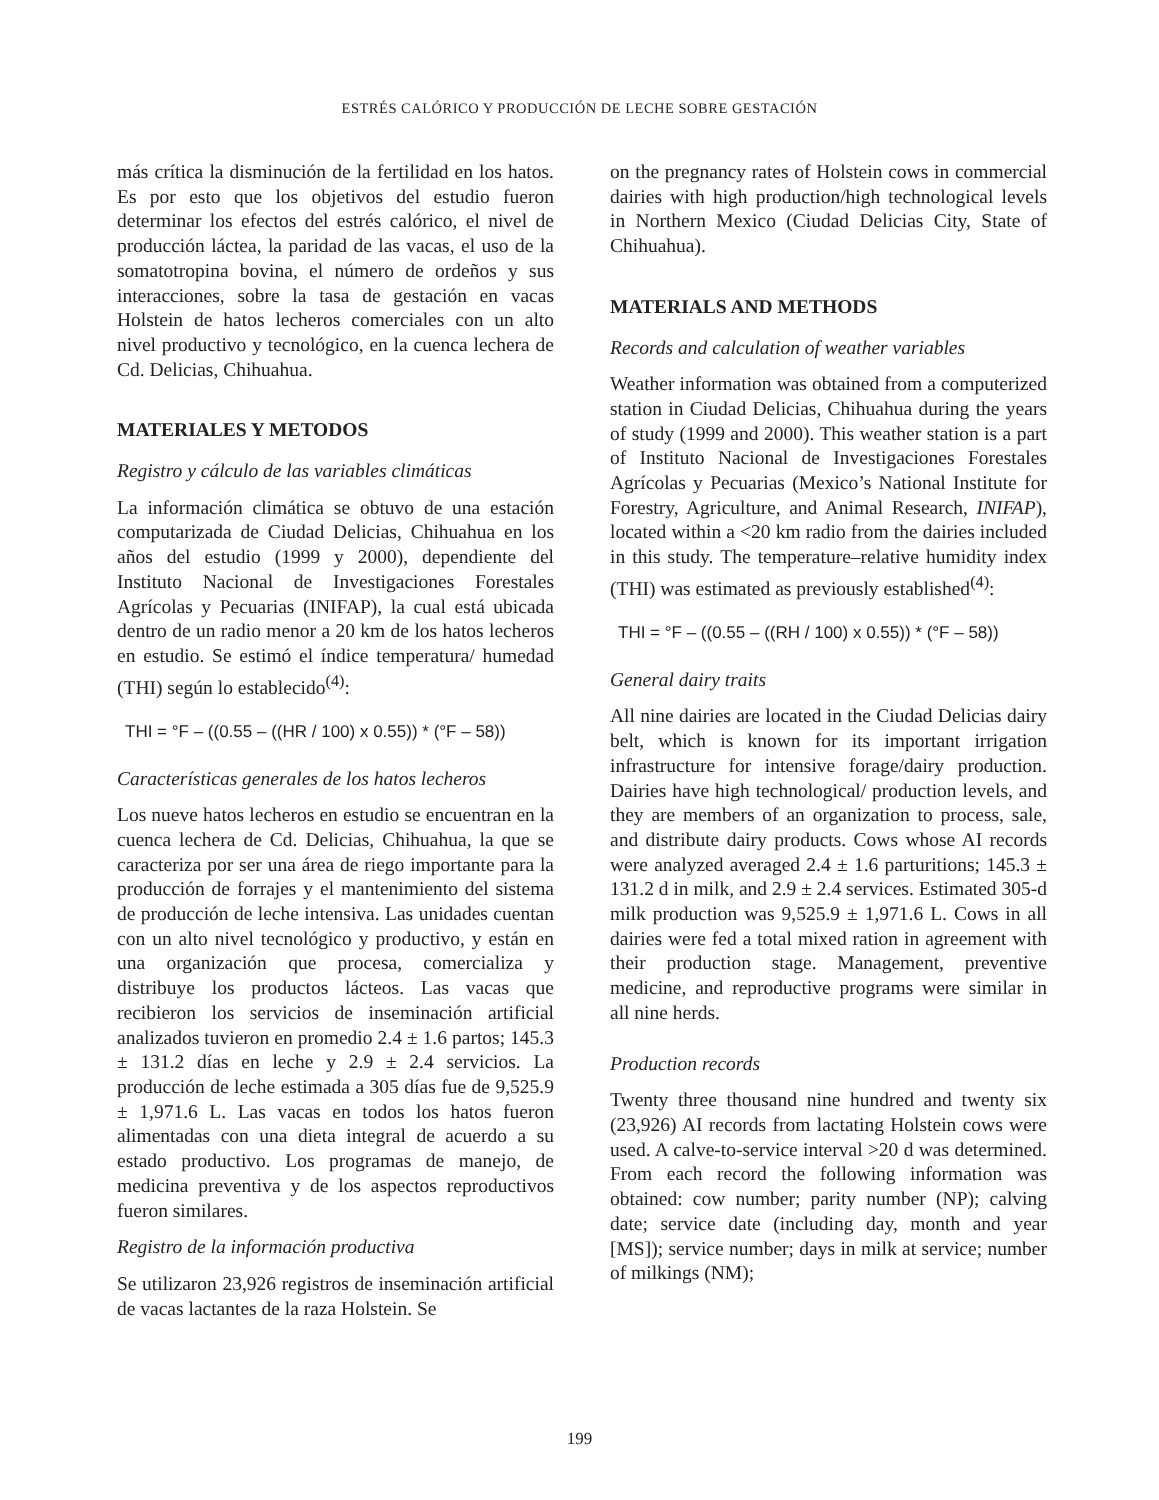ESTRÉS CALÓRICO Y PRODUCCIÓN DE LECHE SOBRE GESTACIÓN
más crítica la disminución de la fertilidad en los hatos. Es por esto que los objetivos del estudio fueron determinar los efectos del estrés calórico, el nivel de producción láctea, la paridad de las vacas, el uso de la somatotropina bovina, el número de ordeños y sus interacciones, sobre la tasa de gestación en vacas Holstein de hatos lecheros comerciales con un alto nivel productivo y tecnológico, en la cuenca lechera de Cd. Delicias, Chihuahua.
MATERIALES Y METODOS
Registro y cálculo de las variables climáticas
La información climática se obtuvo de una estación computarizada de Ciudad Delicias, Chihuahua en los años del estudio (1999 y 2000), dependiente del Instituto Nacional de Investigaciones Forestales Agrícolas y Pecuarias (INIFAP), la cual está ubicada dentro de un radio menor a 20 km de los hatos lecheros en estudio. Se estimó el índice temperatura/ humedad (THI) según lo establecido<sup>(4)</sup>:
THI = °F – ((0.55 – ((HR / 100) x 0.55)) * (°F – 58))
Características generales de los hatos lecheros
Los nueve hatos lecheros en estudio se encuentran en la cuenca lechera de Cd. Delicias, Chihuahua, la que se caracteriza por ser una área de riego importante para la producción de forrajes y el mantenimiento del sistema de producción de leche intensiva. Las unidades cuentan con un alto nivel tecnológico y productivo, y están en una organización que procesa, comercializa y distribuye los productos lácteos. Las vacas que recibieron los servicios de inseminación artificial analizados tuvieron en promedio 2.4 ± 1.6 partos; 145.3 ± 131.2 días en leche y 2.9 ± 2.4 servicios. La producción de leche estimada a 305 días fue de 9,525.9 ± 1,971.6 L. Las vacas en todos los hatos fueron alimentadas con una dieta integral de acuerdo a su estado productivo. Los programas de manejo, de medicina preventiva y de los aspectos reproductivos fueron similares.
Registro de la información productiva
Se utilizaron 23,926 registros de inseminación artificial de vacas lactantes de la raza Holstein. Se
on the pregnancy rates of Holstein cows in commercial dairies with high production/high technological levels in Northern Mexico (Ciudad Delicias City, State of Chihuahua).
MATERIALS AND METHODS
Records and calculation of weather variables
Weather information was obtained from a computerized station in Ciudad Delicias, Chihuahua during the years of study (1999 and 2000). This weather station is a part of Instituto Nacional de Investigaciones Forestales Agrícolas y Pecuarias (Mexico’s National Institute for Forestry, Agriculture, and Animal Research, INIFAP), located within a <20 km radio from the dairies included in this study. The temperature–relative humidity index (THI) was estimated as previously established<sup>(4)</sup>:
THI = °F – ((0.55 – ((RH / 100) x 0.55)) * (°F – 58))
General dairy traits
All nine dairies are located in the Ciudad Delicias dairy belt, which is known for its important irrigation infrastructure for intensive forage/dairy production. Dairies have high technological/ production levels, and they are members of an organization to process, sale, and distribute dairy products. Cows whose AI records were analyzed averaged 2.4 ± 1.6 parturitions; 145.3 ± 131.2 d in milk, and 2.9 ± 2.4 services. Estimated 305-d milk production was 9,525.9 ± 1,971.6 L. Cows in all dairies were fed a total mixed ration in agreement with their production stage. Management, preventive medicine, and reproductive programs were similar in all nine herds.
Production records
Twenty three thousand nine hundred and twenty six (23,926) AI records from lactating Holstein cows were used. A calve-to-service interval >20 d was determined. From each record the following information was obtained: cow number; parity number (NP); calving date; service date (including day, month and year [MS]); service number; days in milk at service; number of milkings (NM);
199